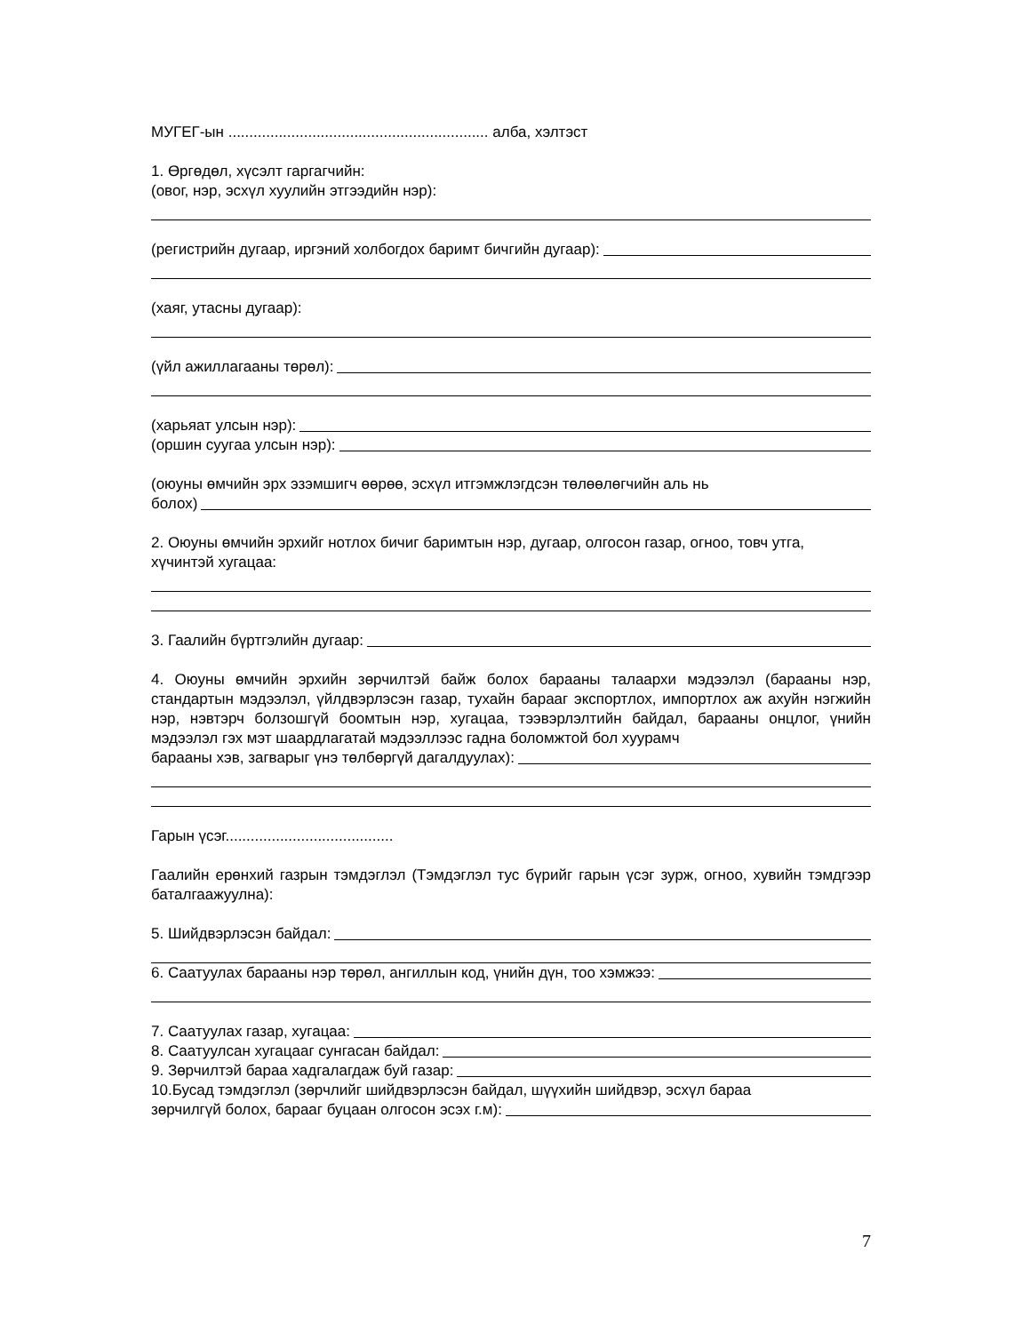МУГЕГ-ын .............................................................. алба, хэлтэст
1. Өргөдөл, хүсэлт гаргагчийн:
(овог, нэр, эсхүл хуулийн этгээдийн нэр):
(регистрийн дугаар, иргэний холбогдох баримт бичгийн дугаар):
(хаяг, утасны дугаар):
(үйл ажиллагааны төрөл):
(харьяат улсын нэр):
(оршин суугаа улсын нэр):
(оюуны өмчийн эрх эзэмшигч өөрөө, эсхүл итгэмжлэгдсэн төлөөлөгчийн аль нь
болох)
2. Оюуны өмчийн эрхийг нотлох бичиг баримтын нэр, дугаар, олгосон газар, огноо, товч утга, хүчинтэй хугацаа:
3. Гаалийн бүртгэлийн дугаар:
4. Оюуны өмчийн эрхийн зөрчилтэй байж болох барааны талаархи мэдээлэл (барааны нэр, стандартын мэдээлэл, үйлдвэрлэсэн газар, тухайн барааг экспортлох, импортлох аж ахуйн нэгжийн нэр, нэвтэрч болзошгүй боомтын нэр, хугацаа, тээвэрлэлтийн байдал, барааны онцлог, үнийн мэдээлэл гэх мэт шаардлагатай мэдээллээс гадна боломжтой бол хуурамч
барааны хэв, загварыг үнэ төлбөргүй дагалдуулах):
Гарын үсэг........................................
Гаалийн ерөнхий газрын тэмдэглэл (Тэмдэглэл тус бүрийг гарын үсэг зурж, огноо, хувийн тэмдгээр баталгаажуулна):
5. Шийдвэрлэсэн байдал:
6. Саатуулах барааны нэр төрөл, ангиллын код, үнийн дүн, тоо хэмжээ:
7. Саатуулах газар, хугацаа:
8. Саатуулсан хугацааг сунгасан байдал:
9. Зөрчилтэй бараа хадгалагдаж буй газар:
10.Бусад тэмдэглэл (зөрчлийг шийдвэрлэсэн байдал, шүүхийн шийдвэр, эсхүл бараа
зөрчилгүй болох, барааг буцаан олгосон эсэх г.м):
7